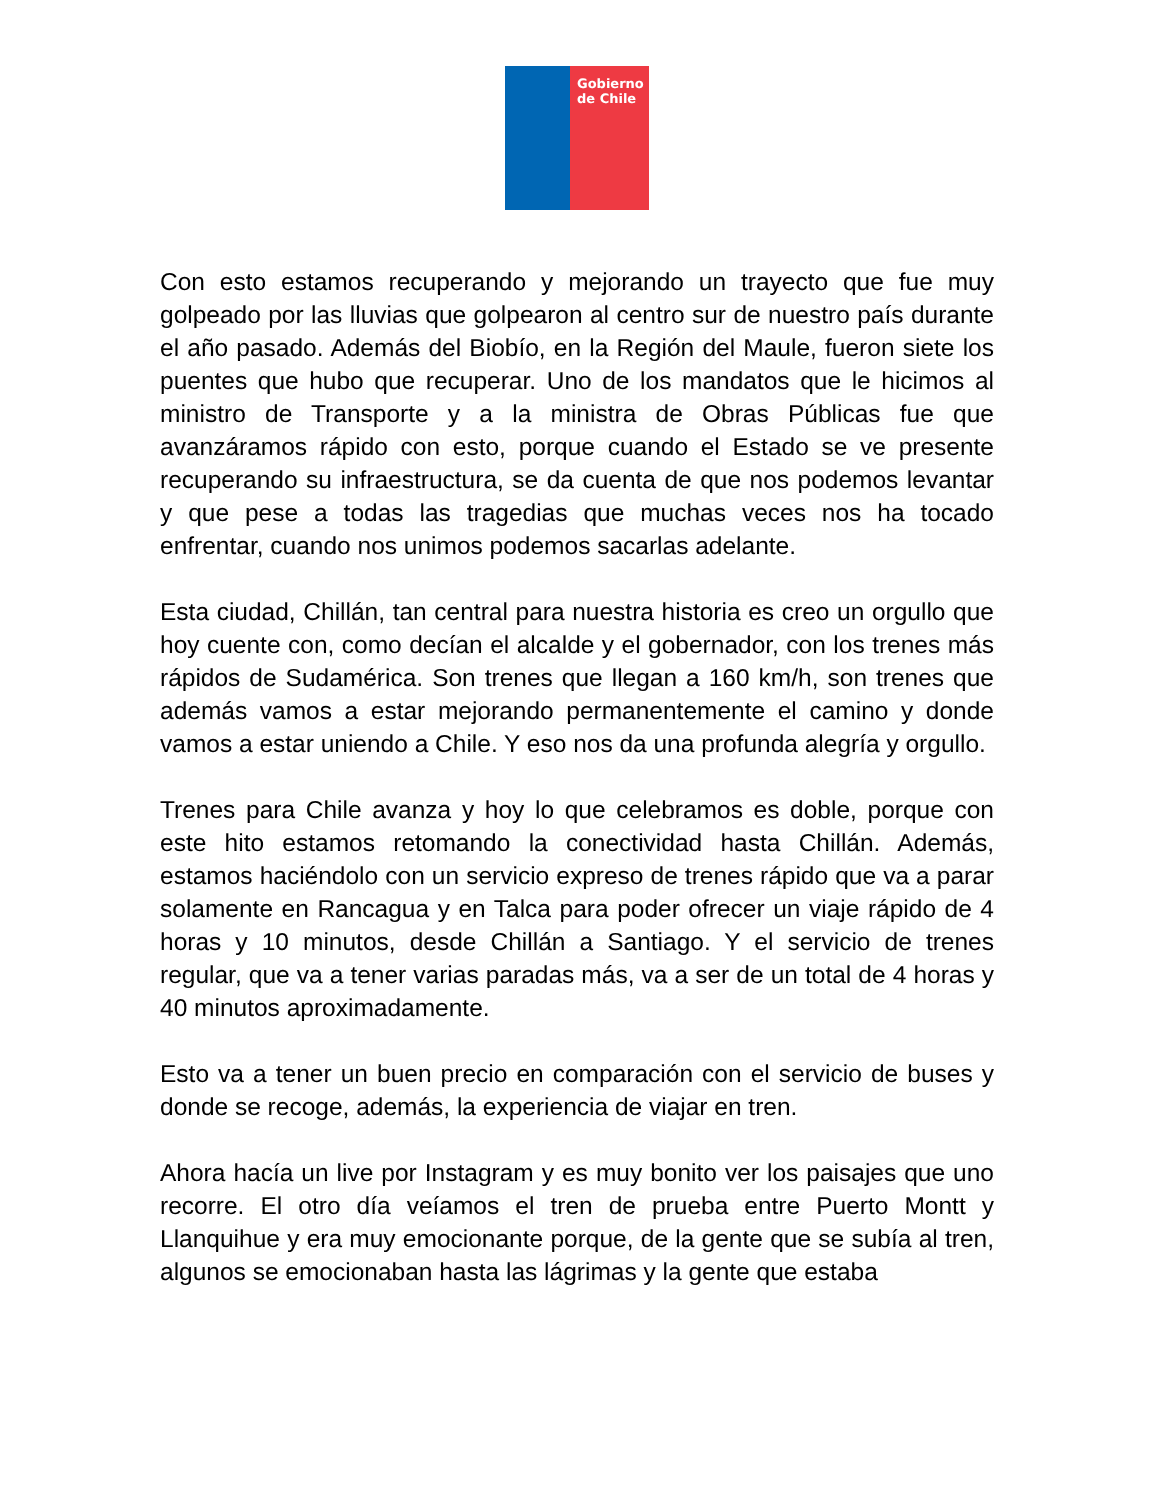Gobierno de Chile
Con esto estamos recuperando y mejorando un trayecto que fue muy golpeado por las lluvias que golpearon al centro sur de nuestro país durante el año pasado. Además del Biobío, en la Región del Maule, fueron siete los puentes que hubo que recuperar. Uno de los mandatos que le hicimos al ministro de Transporte y a la ministra de Obras Públicas fue que avanzáramos rápido con esto, porque cuando el Estado se ve presente recuperando su infraestructura, se da cuenta de que nos podemos levantar y que pese a todas las tragedias que muchas veces nos ha tocado enfrentar, cuando nos unimos podemos sacarlas adelante.
Esta ciudad, Chillán, tan central para nuestra historia es creo un orgullo que hoy cuente con, como decían el alcalde y el gobernador, con los trenes más rápidos de Sudamérica. Son trenes que llegan a 160 km/h, son trenes que además vamos a estar mejorando permanentemente el camino y donde vamos a estar uniendo a Chile. Y eso nos da una profunda alegría y orgullo.
Trenes para Chile avanza y hoy lo que celebramos es doble, porque con este hito estamos retomando la conectividad hasta Chillán. Además, estamos haciéndolo con un servicio expreso de trenes rápido que va a parar solamente en Rancagua y en Talca para poder ofrecer un viaje rápido de 4 horas y 10 minutos, desde Chillán a Santiago. Y el servicio de trenes regular, que va a tener varias paradas más, va a ser de un total de 4 horas y 40 minutos aproximadamente.
Esto va a tener un buen precio en comparación con el servicio de buses y donde se recoge, además, la experiencia de viajar en tren.
Ahora hacía un live por Instagram y es muy bonito ver los paisajes que uno recorre. El otro día veíamos el tren de prueba entre Puerto Montt y Llanquihue y era muy emocionante porque, de la gente que se subía al tren, algunos se emocionaban hasta las lágrimas y la gente que estaba